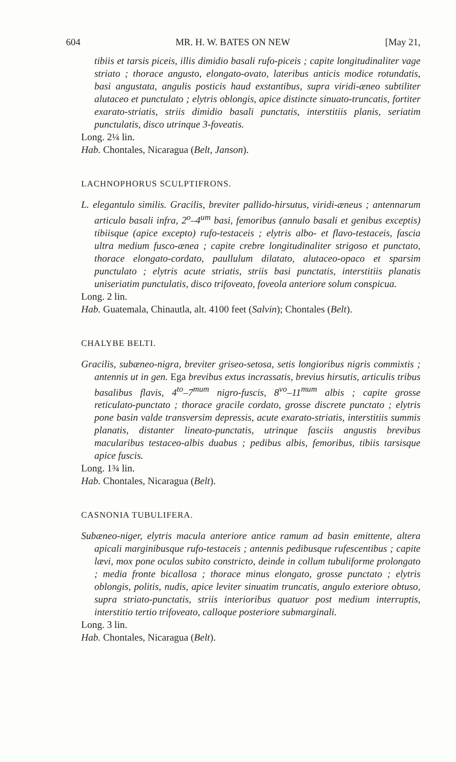604 MR. H. W. BATES ON NEW [May 21,
tibiis et tarsis piceis, illis dimidio basali rufo-piceis ; capite longitudinaliter vage striato ; thorace angusto, elongato-ovato, lateribus anticis modice rotundatis, basi angustata, angulis posticis haud exstantibus, supra viridi-æneo subtiliter alutaceo et punctulato ; elytris oblongis, apice distincte sinuato-truncatis, fortiter exarato-striatis, striis dimidio basali punctatis, interstitiis planis, seriatim punctulatis, disco utrinque 3-foveatis.
Long. 2¼ lin.
Hab. Chontales, Nicaragua (Belt, Janson).
LACHNOPHORUS SCULPTIFRONS.
L. elegantulo similis. Gracilis, breviter pallido-hirsutus, viridi-æneus ; antennarum articulo basali infra, 2<sup>o</sup>–4<sup>um</sup> basi, femoribus (annulo basali et genibus exceptis) tibiisque (apice excepto) rufo-testaceis ; elytris albo- et flavo-testaceis, fascia ultra medium fusco-ænea ; capite crebre longitudinaliter strigoso et punctato, thorace elongato-cordato, paullulum dilatato, alutaceo-opaco et sparsim punctulato ; elytris acute striatis, striis basi punctatis, interstitiis planatis uniseriatim punctulatis, disco trifoveato, foveola anteriore solum conspicua.
Long. 2 lin.
Hab. Guatemala, Chinautla, alt. 4100 feet (Salvin); Chontales (Belt).
CHALYBE BELTI.
Gracilis, subæneo-nigra, breviter griseo-setosa, setis longioribus nigris commixtis ; antennis ut in gen. Ega brevibus extus incrassatis, brevius hirsutis, articulis tribus basalibus flavis, 4<sup>to</sup>–7<sup>mum</sup> nigro-fuscis, 8<sup>vo</sup>–11<sup>mum</sup> albis ; capite grosse reticulato-punctato ; thorace gracile cordato, grosse discrete punctato ; elytris pone basin valde transversim depressis, acute exarato-striatis, interstitiis summis planatis, distanter lineato-punctatis, utrinque fasciis angustis brevibus macularibus testaceo-albis duabus ; pedibus albis, femoribus, tibiis tarsisque apice fuscis.
Long. 1¾ lin.
Hab. Chontales, Nicaragua (Belt).
CASNONIA TUBULIFERA.
Subæneo-niger, elytris macula anteriore antice ramum ad basin emittente, altera apicali marginibusque rufo-testaceis ; antennis pedibusque rufescentibus ; capite lævi, mox pone oculos subito constricto, deinde in collum tubuliforme prolongato ; media fronte bicallosa ; thorace minus elongato, grosse punctato ; elytris oblongis, politis, nudis, apice leviter sinuatim truncatis, angulo exteriore obtuso, supra striato-punctatis, striis interioribus quatuor post medium interruptis, interstitio tertio trifoveato, calloque posteriore submarginali.
Long. 3 lin.
Hab. Chontales, Nicaragua (Belt).